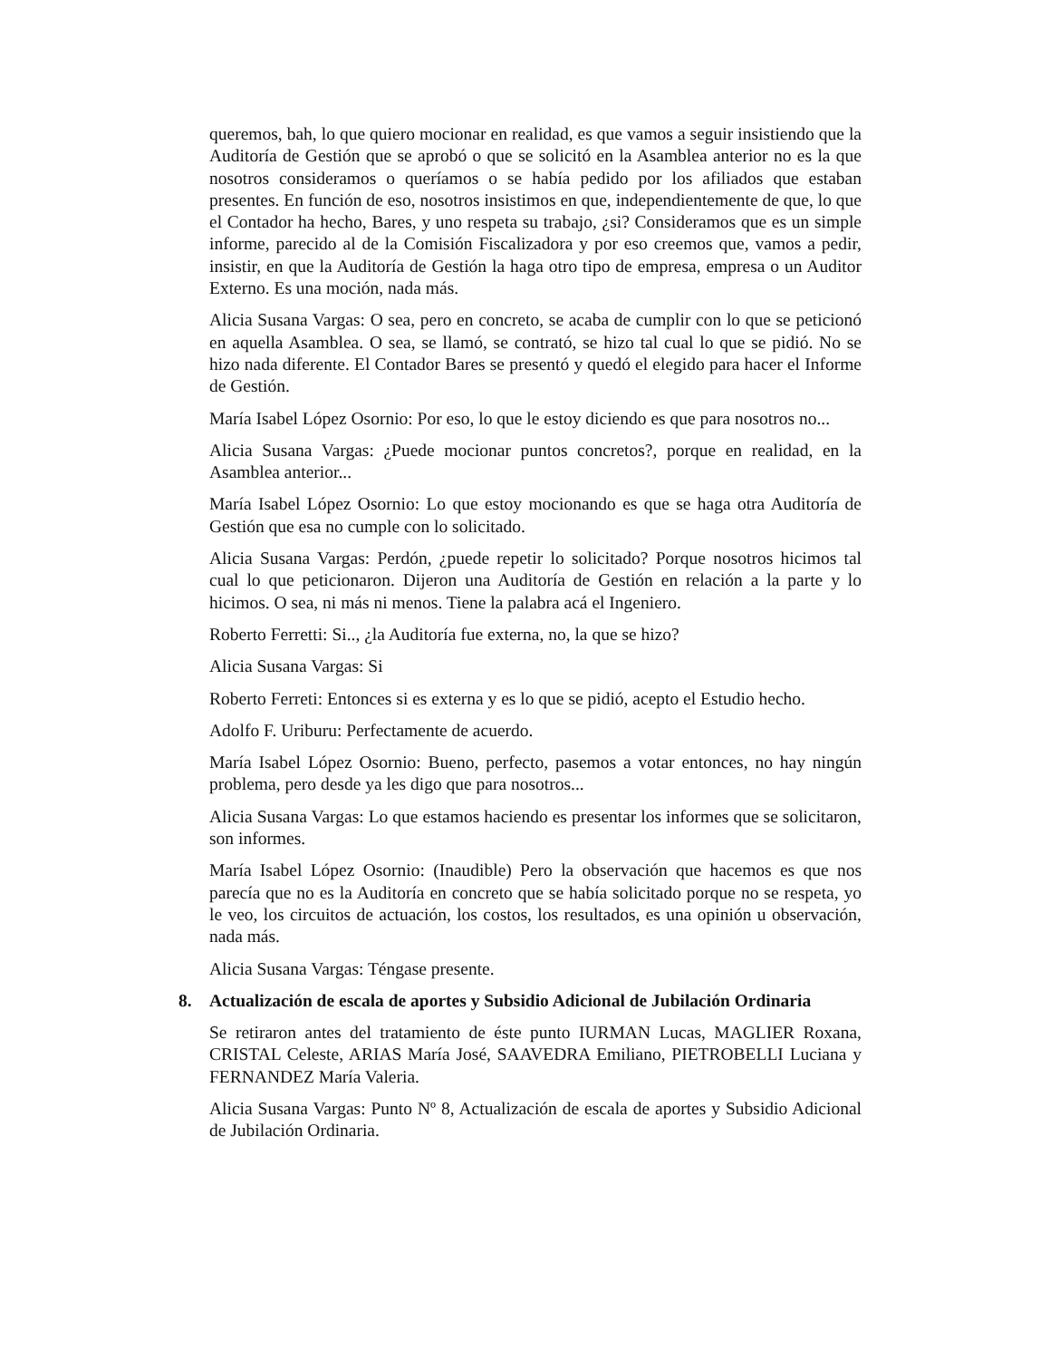queremos, bah, lo que quiero mocionar en realidad, es que vamos a seguir insistiendo que la Auditoría de Gestión que se aprobó o que se solicitó en la Asamblea anterior no es la que nosotros consideramos o queríamos o se había pedido por los afiliados que estaban presentes. En función de eso, nosotros insistimos en que, independientemente de que, lo que el Contador ha hecho, Bares, y uno respeta su trabajo, ¿si? Consideramos que es un simple informe, parecido al de la Comisión Fiscalizadora y por eso creemos que, vamos a pedir, insistir, en que la Auditoría de Gestión la haga otro tipo de empresa, empresa o un Auditor Externo. Es una moción, nada más.
Alicia Susana Vargas: O sea, pero en concreto, se acaba de cumplir con lo que se peticionó en aquella Asamblea. O sea, se llamó, se contrató, se hizo tal cual lo que se pidió. No se hizo nada diferente. El Contador Bares se presentó y quedó el elegido para hacer el Informe de Gestión.
María Isabel López Osornio: Por eso, lo que le estoy diciendo es que para nosotros no...
Alicia Susana Vargas: ¿Puede mocionar puntos concretos?, porque en realidad, en la Asamblea anterior...
María Isabel López Osornio: Lo que estoy mocionando es que se haga otra Auditoría de Gestión que esa no cumple con lo solicitado.
Alicia Susana Vargas: Perdón, ¿puede repetir lo solicitado? Porque nosotros hicimos tal cual lo que peticionaron. Dijeron una Auditoría de Gestión en relación a la parte y lo hicimos. O sea, ni más ni menos. Tiene la palabra acá el Ingeniero.
Roberto Ferretti: Si.., ¿la Auditoría fue externa, no, la que se hizo?
Alicia Susana Vargas: Si
Roberto Ferreti: Entonces si es externa y es lo que se pidió, acepto el Estudio hecho.
Adolfo F. Uriburu: Perfectamente de acuerdo.
María Isabel López Osornio: Bueno, perfecto, pasemos a votar entonces, no hay ningún problema, pero desde ya les digo que para nosotros...
Alicia Susana Vargas: Lo que estamos haciendo es presentar los informes que se solicitaron, son informes.
María Isabel López Osornio: (Inaudible) Pero la observación que hacemos es que nos parecía que no es la Auditoría en concreto que se había solicitado porque no se respeta, yo le veo, los circuitos de actuación, los costos, los resultados, es una opinión u observación, nada más.
Alicia Susana Vargas: Téngase presente.
8. Actualización de escala de aportes y Subsidio Adicional de Jubilación Ordinaria
Se retiraron antes del tratamiento de éste punto IURMAN Lucas, MAGLIER Roxana, CRISTAL Celeste, ARIAS María José, SAAVEDRA Emiliano, PIETROBELLI Luciana y FERNANDEZ María Valeria.
Alicia Susana Vargas: Punto Nº 8, Actualización de escala de aportes y Subsidio Adicional de Jubilación Ordinaria.